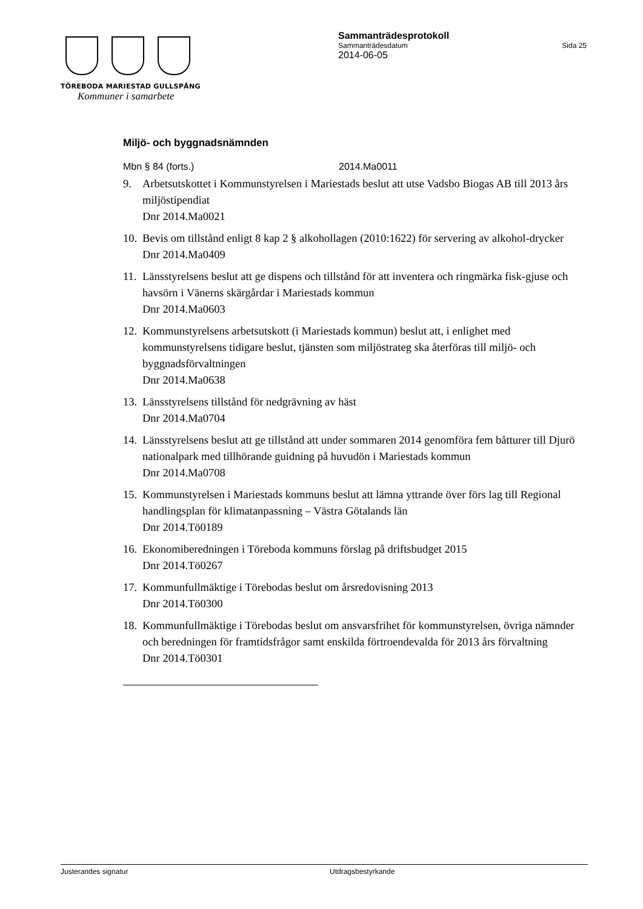TÖREBODA MARIESTAD GULLSPÅNG
Kommuner i samarbete
Sammanträdesprotokoll
Sammanträdesdatum Sida 25
2014-06-05
Miljö- och byggnadsnämnden
Mbn § 84 (forts.) 2014.Ma0011
9. Arbetsutskottet i Kommunstyrelsen i Mariestads beslut att utse Vadsbo Biogas AB till 2013 års miljöstipendiat
Dnr 2014.Ma0021
10. Bevis om tillstånd enligt 8 kap 2 § alkohollagen (2010:1622) för servering av alkohol-drycker
Dnr 2014.Ma0409
11. Länsstyrelsens beslut att ge dispens och tillstånd för att inventera och ringmärka fisk-gjuse och havsörn i Vänerns skärgårdar i Mariestads kommun
Dnr 2014.Ma0603
12. Kommunstyrelsens arbetsutskott (i Mariestads kommun) beslut att, i enlighet med kommunstyrelsens tidigare beslut, tjänsten som miljöstrateg ska återföras till miljö- och byggnadsförvaltningen
Dnr 2014.Ma0638
13. Länsstyrelsens tillstånd för nedgrävning av häst
Dnr 2014.Ma0704
14. Länsstyrelsens beslut att ge tillstånd att under sommaren 2014 genomföra fem båtturer till Djurö nationalpark med tillhörande guidning på huvudön i Mariestads kommun
Dnr 2014.Ma0708
15. Kommunstyrelsen i Mariestads kommuns beslut att lämna yttrande över förs lag till Regional handlingsplan för klimatanpassning – Västra Götalands län
Dnr 2014.Tö0189
16. Ekonomiberedningen i Töreboda kommuns förslag på driftsbudget 2015
Dnr 2014.Tö0267
17. Kommunfullmäktige i Törebodas beslut om årsredovisning 2013
Dnr 2014.Tö0300
18. Kommunfullmäktige i Törebodas beslut om ansvarsfrihet för kommunstyrelsen, övriga nämnder och beredningen för framtidsfrågor samt enskilda förtroendevalda för 2013 års förvaltning
Dnr 2014.Tö0301
Justerandes signatur Utdragsbestyrkande